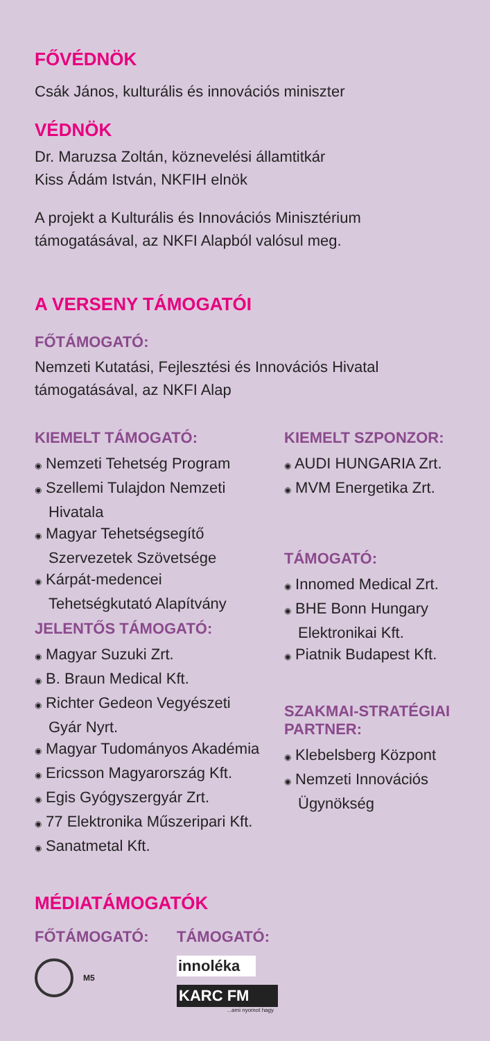FŐVÉDNÖK
Csák János, kulturális és innovációs miniszter
VÉDNÖK
Dr. Maruzsa Zoltán, köznevelési államtitkár
Kiss Ádám István, NKFIH elnök
A projekt a Kulturális és Innovációs Minisztérium támogatásával, az NKFI Alapból valósul meg.
A VERSENY TÁMOGATÓI
FŐTÁMOGATÓ:
Nemzeti Kutatási, Fejlesztési és Innovációs Hivatal támogatásával, az NKFI Alap
KIEMELT TÁMOGATÓ:
◉ Nemzeti Tehetség Program
◉ Szellemi Tulajdon Nemzeti Hivatala
◉ Magyar Tehetségsegítő Szervezetek Szövetsége
◉ Kárpát-medencei Tehetségkutató Alapítvány
JELENTŐS TÁMOGATÓ:
◉ Magyar Suzuki Zrt.
◉ B. Braun Medical Kft.
◉ Richter Gedeon Vegyészeti Gyár Nyrt.
◉ Magyar Tudományos Akadémia
◉ Ericsson Magyarország Kft.
◉ Egis Gyógyszergyár Zrt.
◉ 77 Elektronika Műszeripari Kft.
◉ Sanatmetal Kft.
KIEMELT SZPONZOR:
◉ AUDI HUNGARIA Zrt.
◉ MVM Energetika Zrt.
TÁMOGATÓ:
◉ Innomed Medical Zrt.
◉ BHE Bonn Hungary Elektronikai Kft.
◉ Piatnik Budapest Kft.
SZAKMAI-STRATÉGIAI PARTNER:
◉ Klebelsberg Központ
◉ Nemzeti Innovációs Ügynökség
MÉDIATÁMOGATÓK
FŐTÁMOGATÓ:
M5
TÁMOGATÓ:
innoléka
KARC FM
...ami nyomot hagy